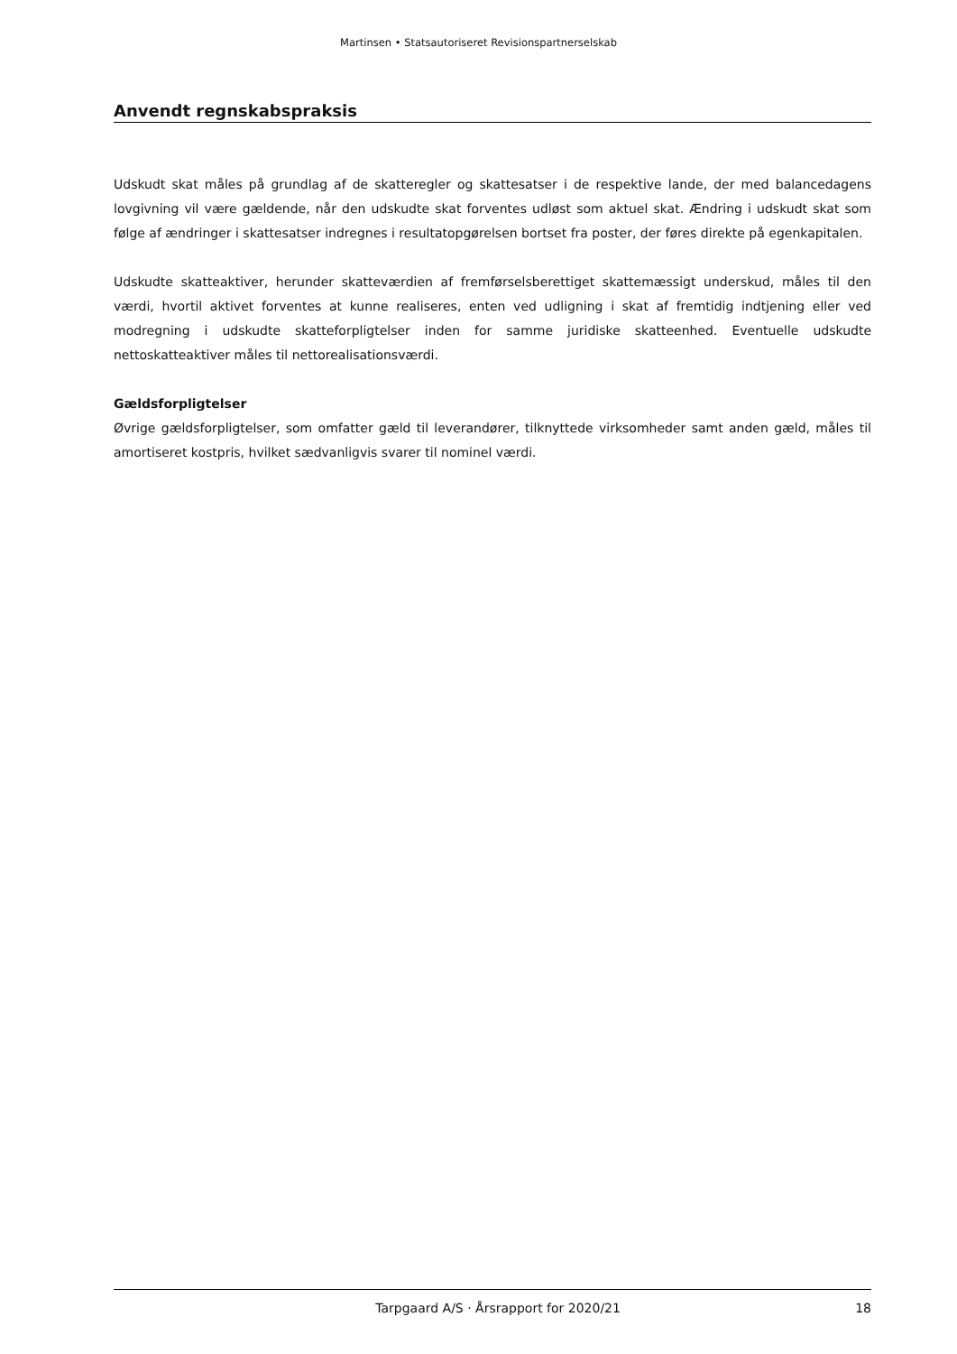Martinsen • Statsautoriseret Revisionspartnerselskab
Anvendt regnskabspraksis
Udskudt skat måles på grundlag af de skatteregler og skattesatser i de respektive lande, der med balancedagens lovgivning vil være gældende, når den udskudte skat forventes udløst som aktuel skat. Ændring i udskudt skat som følge af ændringer i skattesatser indregnes i resultatopgørelsen bortset fra poster, der føres direkte på egenkapitalen.
Udskudte skatteaktiver, herunder skatteværdien af fremførselsberettiget skattemæssigt underskud, måles til den værdi, hvortil aktivet forventes at kunne realiseres, enten ved udligning i skat af fremtidig indtjening eller ved modregning i udskudte skatteforpligtelser inden for samme juridiske skatteenhed. Eventuelle udskudte nettoskatteaktiver måles til nettorealisationsværdi.
Gældsforpligtelser
Øvrige gældsforpligtelser, som omfatter gæld til leverandører, tilknyttede virksomheder samt anden gæld, måles til amortiseret kostpris, hvilket sædvanligvis svarer til nominel værdi.
Tarpgaard A/S · Årsrapport for 2020/21 18